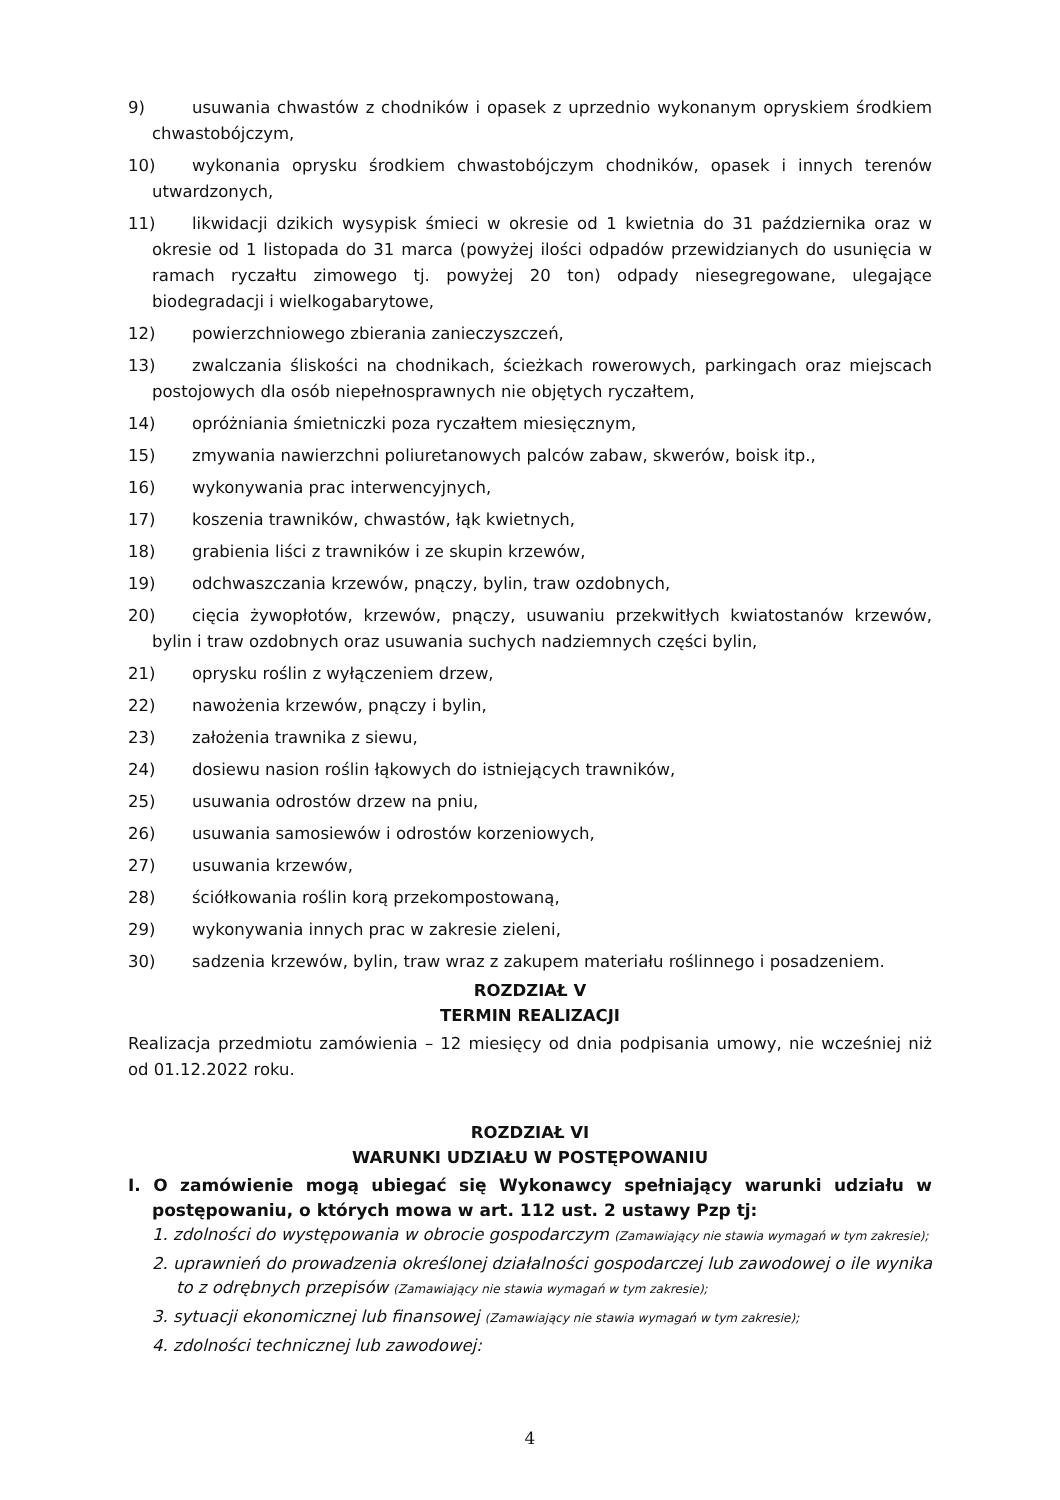9) usuwania chwastów z chodników i opasek z uprzednio wykonanym opryskiem środkiem chwastobójczym,
10) wykonania oprysku środkiem chwastobójczym chodników, opasek i innych terenów utwardzonych,
11) likwidacji dzikich wysypisk śmieci w okresie od 1 kwietnia do 31 października oraz w okresie od 1 listopada do 31 marca (powyżej ilości odpadów przewidzianych do usunięcia w ramach ryczałtu zimowego tj. powyżej 20 ton) odpady niesegregowane, ulegające biodegradacji i wielkogabarytowe,
12) powierzchniowego zbierania zanieczyszczeń,
13) zwalczania śliskości na chodnikach, ścieżkach rowerowych, parkingach oraz miejscach postojowych dla osób niepełnosprawnych nie objętych ryczałtem,
14) opróżniania śmietniczki poza ryczałtem miesięcznym,
15) zmywania nawierzchni poliuretanowych palców zabaw, skwerów, boisk itp.,
16) wykonywania prac interwencyjnych,
17) koszenia trawników, chwastów, łąk kwietnych,
18) grabienia liści z trawników i ze skupin krzewów,
19) odchwaszczania krzewów, pnączy, bylin, traw ozdobnych,
20) cięcia żywopłotów, krzewów, pnączy, usuwaniu przekwitłych kwiatostanów krzewów, bylin i traw ozdobnych oraz usuwania suchych nadziemnych części bylin,
21) oprysku roślin z wyłączeniem drzew,
22) nawożenia krzewów, pnączy i bylin,
23) założenia trawnika z siewu,
24) dosiewu nasion roślin łąkowych do istniejących trawników,
25) usuwania odrostów drzew na pniu,
26) usuwania samosiewów i odrostów korzeniowych,
27) usuwania krzewów,
28) ściółkowania roślin korą przekompostowaną,
29) wykonywania innych prac w zakresie zieleni,
30) sadzenia krzewów, bylin, traw wraz z zakupem materiału roślinnego i posadzeniem.
ROZDZIAŁ V
TERMIN REALIZACJI
Realizacja przedmiotu zamówienia – 12 miesięcy od dnia podpisania umowy, nie wcześniej niż od 01.12.2022 roku.
ROZDZIAŁ VI
WARUNKI UDZIAŁU W POSTĘPOWANIU
I. O zamówienie mogą ubiegać się Wykonawcy spełniający warunki udziału w postępowaniu, o których mowa w art. 112 ust. 2 ustawy Pzp tj:
1. zdolności do występowania w obrocie gospodarczym (Zamawiający nie stawia wymagań w tym zakresie);
2. uprawnień do prowadzenia określonej działalności gospodarczej lub zawodowej o ile wynika to z odrębnych przepisów (Zamawiający nie stawia wymagań w tym zakresie);
3. sytuacji ekonomicznej lub finansowej (Zamawiający nie stawia wymagań w tym zakresie);
4. zdolności technicznej lub zawodowej:
4